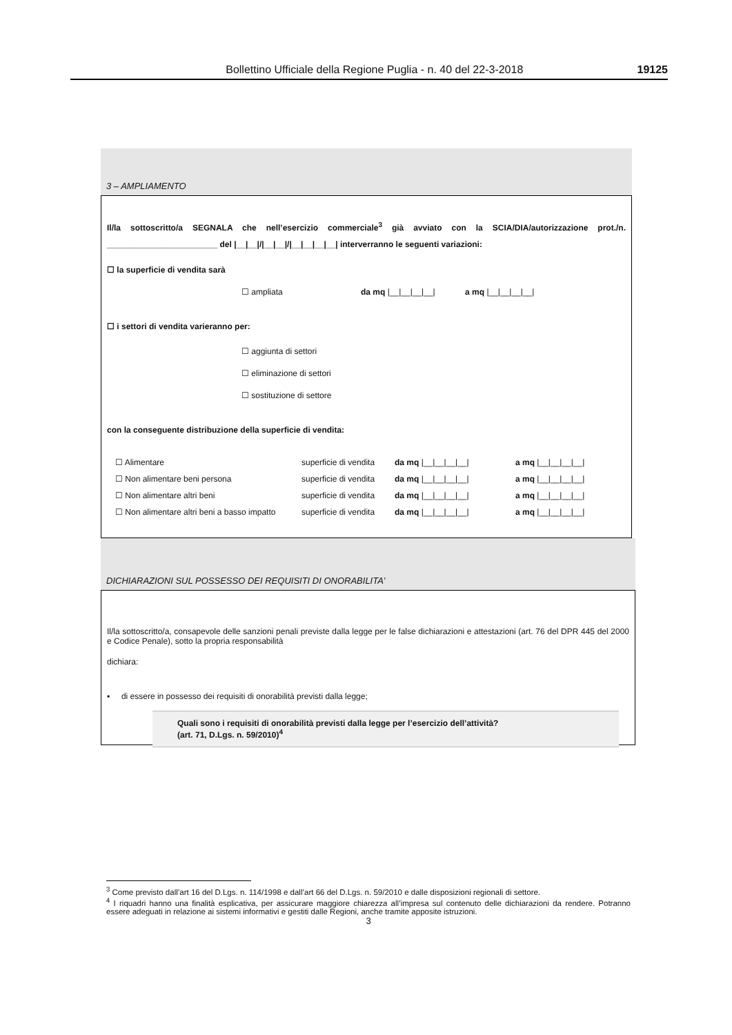Bollettino Ufficiale della Regione Puglia - n. 40 del 22-3-2018 19125
3 – AMPLIAMENTO
Il/la sottoscritto/a SEGNALA che nell’esercizio commerciale<sup>3</sup> già avviato con la SCIA/DIA/autorizzazione prot./n. ________________________ del |__|__|/|__|__|/|__|__|__|__| interverranno le seguenti variazioni:
☐ la superficie di vendita sarà
☐ ampliata da mq |__|__|__|__| a mq |__|__|__|__|
☐ i settori di vendita varieranno per:
☐ aggiunta di settori
☐ eliminazione di settori
☐ sostituzione di settore
con la conseguente distribuzione della superficie di vendita:
☐ Alimentare superficie di vendita da mq |__|__|__|__| a mq |__|__|__|__|
☐ Non alimentare beni persona superficie di vendita da mq |__|__|__|__| a mq |__|__|__|__|
☐ Non alimentare altri beni superficie di vendita da mq |__|__|__|__| a mq |__|__|__|__|
☐ Non alimentare altri beni a basso impatto superficie di vendita da mq |__|__|__|__| a mq |__|__|__|__|
DICHIARAZIONI SUL POSSESSO DEI REQUISITI DI ONORABILITA’
Il/la sottoscritto/a, consapevole delle sanzioni penali previste dalla legge per le false dichiarazioni e attestazioni (art. 76 del DPR 445 del 2000 e Codice Penale), sotto la propria responsabilità
dichiara:
▪ di essere in possesso dei requisiti di onorabilità previsti dalla legge;
Quali sono i requisiti di onorabilità previsti dalla legge per l’esercizio dell’attività?
(art. 71, D.Lgs. n. 59/2010)<sup>4</sup>
<sup>3</sup> Come previsto dall’art 16 del D.Lgs. n. 114/1998 e dall’art 66 del D.Lgs. n. 59/2010 e dalle disposizioni regionali di settore.
<sup>4</sup> I riquadri hanno una finalità esplicativa, per assicurare maggiore chiarezza all’impresa sul contenuto delle dichiarazioni da rendere. Potranno essere adeguati in relazione ai sistemi informativi e gestiti dalle Regioni, anche tramite apposite istruzioni.
3